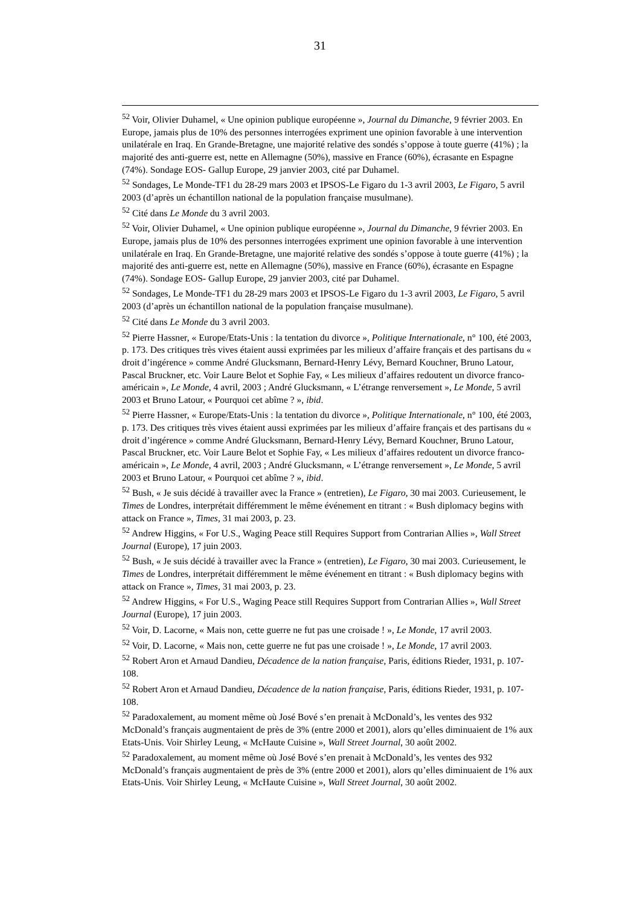31
<sup>52</sup> Voir, Olivier Duhamel, « Une opinion publique européenne », Journal du Dimanche, 9 février 2003. En Europe, jamais plus de 10% des personnes interrogées expriment une opinion favorable à une intervention unilatérale en Iraq. En Grande-Bretagne, une majorité relative des sondés s’oppose à toute guerre (41%) ; la majorité des anti-guerre est, nette en Allemagne (50%), massive en France (60%), écrasante en Espagne (74%). Sondage EOS- Gallup Europe, 29 janvier 2003, cité par Duhamel.
<sup>52</sup> Sondages, Le Monde-TF1 du 28-29 mars 2003 et IPSOS-Le Figaro du 1-3 avril 2003, Le Figaro, 5 avril 2003 (d’après un échantillon national de la population française musulmane).
<sup>52</sup> Cité dans Le Monde du 3 avril 2003.
<sup>52</sup> Voir, Olivier Duhamel, « Une opinion publique européenne », Journal du Dimanche, 9 février 2003. En Europe, jamais plus de 10% des personnes interrogées expriment une opinion favorable à une intervention unilatérale en Iraq. En Grande-Bretagne, une majorité relative des sondés s’oppose à toute guerre (41%) ; la majorité des anti-guerre est, nette en Allemagne (50%), massive en France (60%), écrasante en Espagne (74%). Sondage EOS- Gallup Europe, 29 janvier 2003, cité par Duhamel.
<sup>52</sup> Sondages, Le Monde-TF1 du 28-29 mars 2003 et IPSOS-Le Figaro du 1-3 avril 2003, Le Figaro, 5 avril 2003 (d’après un échantillon national de la population française musulmane).
<sup>52</sup> Cité dans Le Monde du 3 avril 2003.
<sup>52</sup> Pierre Hassner, « Europe/Etats-Unis : la tentation du divorce », Politique Internationale, n° 100, été 2003, p. 173. Des critiques très vives étaient aussi exprimées par les milieux d’affaire français et des partisans du « droit d’ingérence » comme André Glucksmann, Bernard-Henry Lévy, Bernard Kouchner, Bruno Latour, Pascal Bruckner, etc. Voir Laure Belot et Sophie Fay, « Les milieux d’affaires redoutent un divorce franco-américain », Le Monde, 4 avril, 2003 ; André Glucksmann, « L’étrange renversement », Le Monde, 5 avril 2003 et Bruno Latour, « Pourquoi cet abîme ? », ibid.
<sup>52</sup> Pierre Hassner, « Europe/Etats-Unis : la tentation du divorce », Politique Internationale, n° 100, été 2003, p. 173. Des critiques très vives étaient aussi exprimées par les milieux d’affaire français et des partisans du « droit d’ingérence » comme André Glucksmann, Bernard-Henry Lévy, Bernard Kouchner, Bruno Latour, Pascal Bruckner, etc. Voir Laure Belot et Sophie Fay, « Les milieux d’affaires redoutent un divorce franco-américain », Le Monde, 4 avril, 2003 ; André Glucksmann, « L’étrange renversement », Le Monde, 5 avril 2003 et Bruno Latour, « Pourquoi cet abîme ? », ibid.
<sup>52</sup> Bush, « Je suis décidé à travailler avec la France » (entretien), Le Figaro, 30 mai 2003. Curieusement, le Times de Londres, interprétait différemment le même événement en titrant : « Bush diplomacy begins with attack on France », Times, 31 mai 2003, p. 23.
<sup>52</sup> Andrew Higgins, « For U.S., Waging Peace still Requires Support from Contrarian Allies », Wall Street Journal (Europe), 17 juin 2003.
<sup>52</sup> Bush, « Je suis décidé à travailler avec la France » (entretien), Le Figaro, 30 mai 2003. Curieusement, le Times de Londres, interprétait différemment le même événement en titrant : « Bush diplomacy begins with attack on France », Times, 31 mai 2003, p. 23.
<sup>52</sup> Andrew Higgins, « For U.S., Waging Peace still Requires Support from Contrarian Allies », Wall Street Journal (Europe), 17 juin 2003.
<sup>52</sup> Voir, D. Lacorne, « Mais non, cette guerre ne fut pas une croisade ! », Le Monde, 17 avril 2003.
<sup>52</sup> Voir, D. Lacorne, « Mais non, cette guerre ne fut pas une croisade ! », Le Monde, 17 avril 2003.
<sup>52</sup> Robert Aron et Arnaud Dandieu, Décadence de la nation française, Paris, éditions Rieder, 1931, p. 107-108.
<sup>52</sup> Robert Aron et Arnaud Dandieu, Décadence de la nation française, Paris, éditions Rieder, 1931, p. 107-108.
<sup>52</sup> Paradoxalement, au moment même où José Bové s’en prenait à McDonald’s, les ventes des 932 McDonald’s français augmentaient de près de 3% (entre 2000 et 2001), alors qu’elles diminuaient de 1% aux Etats-Unis. Voir Shirley Leung, « McHaute Cuisine », Wall Street Journal, 30 août 2002.
<sup>52</sup> Paradoxalement, au moment même où José Bové s’en prenait à McDonald’s, les ventes des 932 McDonald’s français augmentaient de près de 3% (entre 2000 et 2001), alors qu’elles diminuaient de 1% aux Etats-Unis. Voir Shirley Leung, « McHaute Cuisine », Wall Street Journal, 30 août 2002.